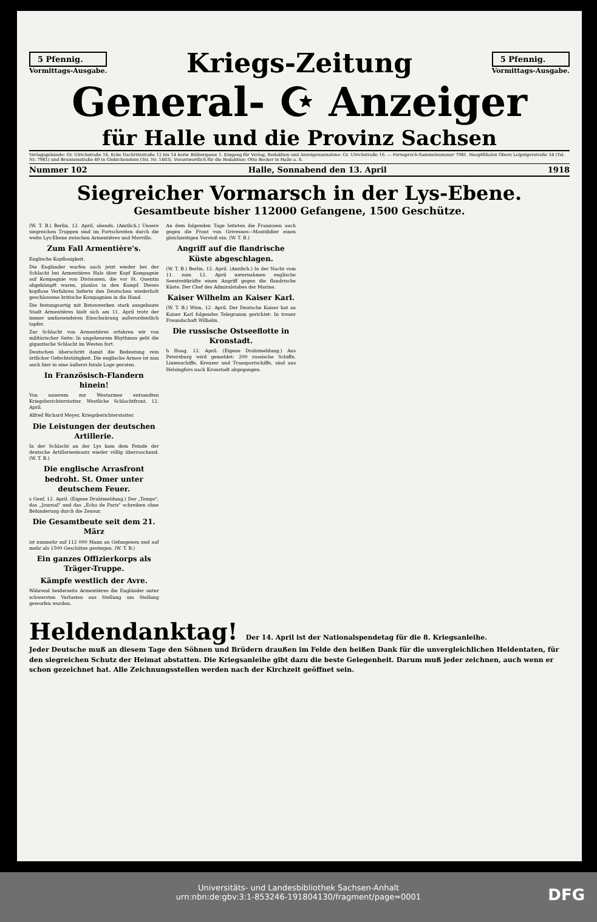5 Pfennig.
Vormittags-Ausgabe.
Kriegs-Zeitung
5 Pfennig.
Vormittags-Ausgabe.
General- ☪ Anzeiger
für Halle und die Provinz Sachsen
Verlagsgebäude: Gr. Ulrichstraße 16, Ecke Dachritzstraße 12 bis 14 bezw. Bölbergasse 1. Eingang für Verlag, Redaktion und Anzeigenannahme: Gr. Ulrichstraße 16. — Fernsprech-Sammelnummer 7981. Hauptfilialen Obere Leipzigerstraße 34 (Tel. Nr. 7981) und Brunnenstraße 49 in Giebichenstein (Tel. Nr. 1403). Verantwortlich für die Redaktion: Otto Becker in Halle a. S.
Nummer 102 Halle, Sonnabend den 13. April 1918
Siegreicher Vormarsch in der Lys-Ebene.
Gesamtbeute bisher 112000 Gefangene, 1500 Geschütze.
(W. T. B.) Berlin, 12. April, abends. (Amtlich.) Unsere siegreichen Truppen sind im Fortschreiten durch die weite Lys-Ebene zwischen Armentières und Merville.
Zum Fall Armentière's.
Englische Kopflosigkeit.
Die Engländer warfen auch jetzt wieder bei der Schlacht bei Armentières Hals über Kopf Kompagnie auf Kompagnie von Divisionen, die vor St. Quentin abgekämpft waren, planlos in den Kampf. Dieses kopflose Verfahren lieferte den Deutschen wiederholt geschlossene britische Kompagnien in die Hand.
Die festungsartig mit Betonwerken stark ausgebaute Stadt Armentières hielt sich am 11. April trotz der immer umfassenderen Einschnürung außerordentlich tapfer.
Zur Schlacht von Armentières erfahren wir von militärischer Seite: In ungeheurem Rhythmus geht die gigantische Schlacht im Westen fort.
Deutschen überschritt damit die Bedeutung rein örtlicher Gefechtstätigkeit. Die englische Armee ist nun auch hier in eine äußerst fatale Lage geraten.
In Französisch-Flandern hinein!
Von unserem zur Westarmee entsandten Kriegsberichterstatter. Westliche Schlachtfront, 12. April.
Alfred Richard Meyer, Kriegsberichterstatter.
Die Leistungen der deutschen Artillerie.
In der Schlacht an der Lys kam dem Feinde der deutsche Artillerieeinsatz wieder völlig überraschend. (W. T. B.)
Die englische Arrasfront bedroht. St. Omer unter deutschem Feuer.
s Genf, 12. April. (Eigene Drahtmeldung.) Der „Temps", das „Journal" und das „Echo de Paris" schreiben ohne Behinderung durch die Zensur.
Die Gesamtbeute seit dem 21. März
ist nunmehr auf 112 000 Mann an Gefangenen und auf mehr als 1500 Geschütze gestiegen. (W. T. B.)
Ein ganzes Offizierkorps als Träger-Truppe.
Kämpfe westlich der Avre.
Während beiderseits Armentières die Engländer unter schwersten Verlusten aus Stellung um Stellung geworfen wurden.
An dem folgenden Tage leiteten die Franzosen auch gegen die Front von Grivesnes—Montdidier einen gleichzeitigen Vorstoß ein. (W. T. B.)
Angriff auf die flandrische Küste abgeschlagen.
(W. T. B.) Berlin, 12. April. (Amtlich.) In der Nacht vom 11. zum 12. April unternahmen englische Seestreitkräfte einen Angriff gegen die flandrische Küste. Der Chef des Admiralstabes der Marine.
Kaiser Wilhelm an Kaiser Karl.
(W. T. B.) Wien, 12. April. Der Deutsche Kaiser hat an Kaiser Karl folgendes Telegramm gerichtet: In treuer Freundschaft Wilhelm.
Die russische Ostseeflotte in Kronstadt.
h Haag, 12. April. (Eigene Drahtmeldung.) Aus Petersburg wird gemeldet: 200 russische Schiffe, Linienschiffe, Kreuzer und Transportschiffe, sind aus Helsingfors nach Kronstadt abgegangen.
Heldendanktag! Der 14. April ist der Nationalspendetag für die 8. Kriegsanleihe.
Jeder Deutsche muß an diesem Tage den Söhnen und Brüdern draußen im Felde den heißen Dank für die unvergleichlichen Heldentaten, für den siegreichen Schutz der Heimat abstatten. Die Kriegsanleihe gibt dazu die beste Gelegenheit. Darum muß jeder zeichnen, auch wenn er schon gezeichnet hat. Alle Zeichnungsstellen werden nach der Kirchzeit geöffnet sein.
Universitäts- und Landesbibliothek Sachsen-Anhalt
urn:nbn:de:gbv:3:1-853246-191804130/fragment/page=0001
DFG